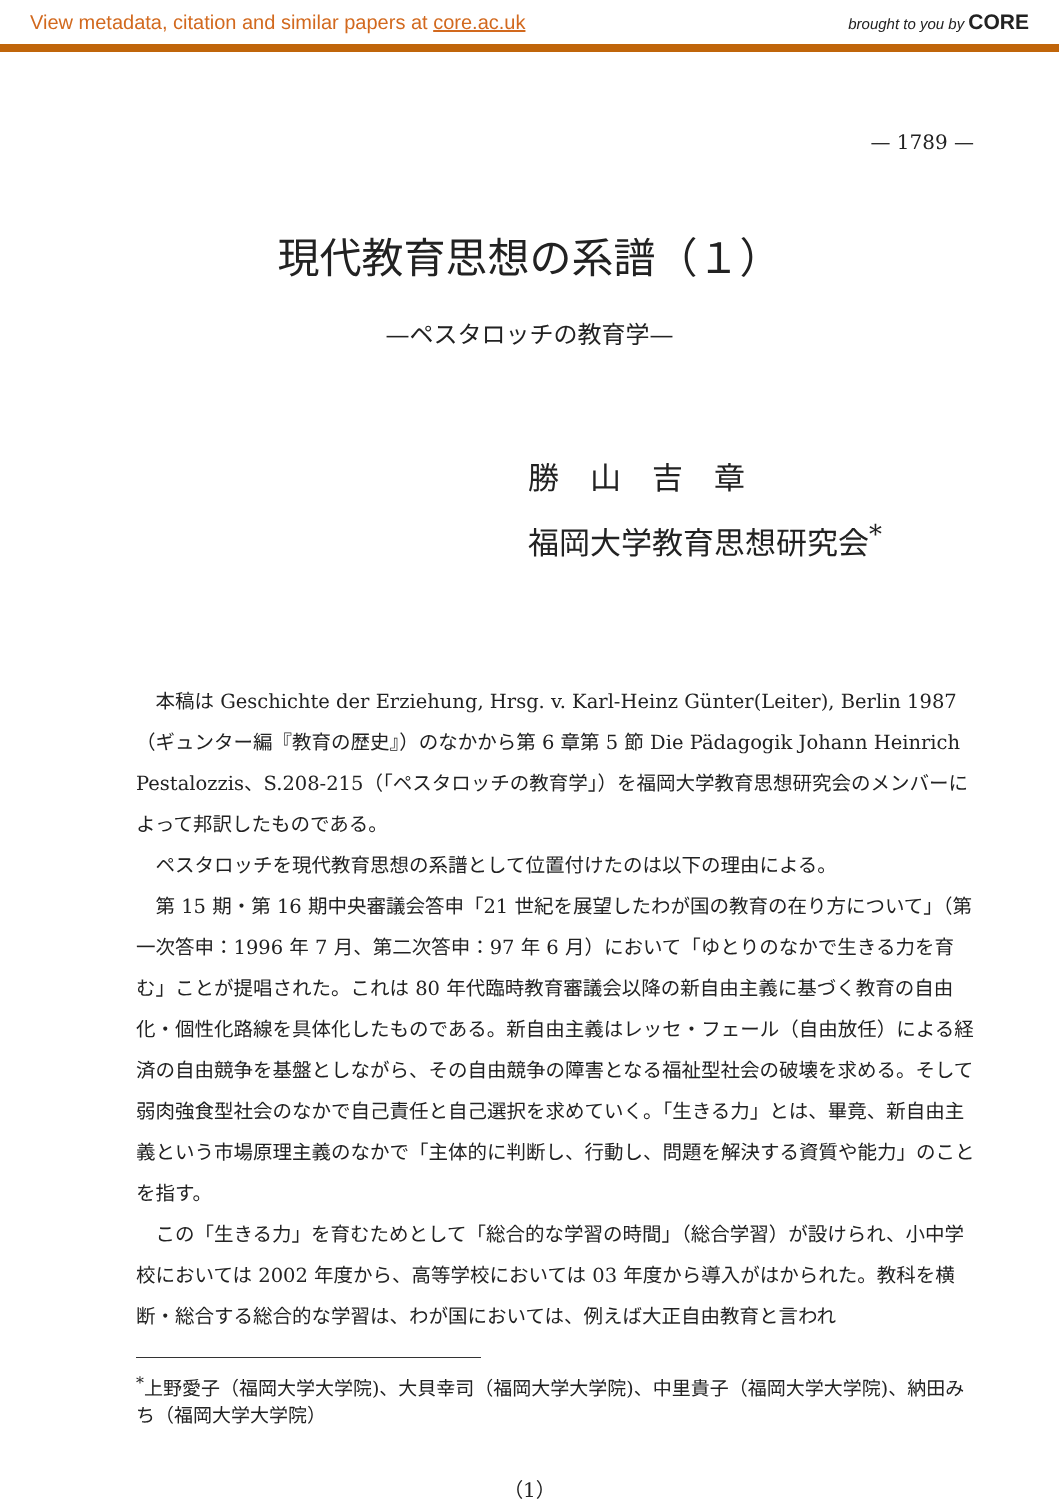View metadata, citation and similar papers at core.ac.uk brought to you by CORE
— 1789 —
現代教育思想の系譜（１）
—ペスタロッチの教育学—
勝　山　吉　章
福岡大学教育思想研究会<sup>*</sup>
本稿は Geschichte der Erziehung, Hrsg. v. Karl-Heinz Günter(Leiter), Berlin 1987（ギュンター編『教育の歴史』）のなかから第 6 章第 5 節 Die Pädagogik Johann Heinrich Pestalozzis、S.208-215（「ペスタロッチの教育学」）を福岡大学教育思想研究会のメンバーによって邦訳したものである。
ペスタロッチを現代教育思想の系譜として位置付けたのは以下の理由による。
第 15 期・第 16 期中央審議会答申「21 世紀を展望したわが国の教育の在り方について」（第一次答申：1996 年 7 月、第二次答申：97 年 6 月）において「ゆとりのなかで生きる力を育む」ことが提唱された。これは 80 年代臨時教育審議会以降の新自由主義に基づく教育の自由化・個性化路線を具体化したものである。新自由主義はレッセ・フェール（自由放任）による経済の自由競争を基盤としながら、その自由競争の障害となる福祉型社会の破壊を求める。そして弱肉強食型社会のなかで自己責任と自己選択を求めていく。「生きる力」とは、畢竟、新自由主義という市場原理主義のなかで「主体的に判断し、行動し、問題を解決する資質や能力」のことを指す。
この「生きる力」を育むためとして「総合的な学習の時間」（総合学習）が設けられ、小中学校においては 2002 年度から、高等学校においては 03 年度から導入がはかられた。教科を横断・総合する総合的な学習は、わが国においては、例えば大正自由教育と言われ
<sup>*</sup> 上野愛子（福岡大学大学院)、大貝幸司（福岡大学大学院)、中里貴子（福岡大学大学院)、納田みち（福岡大学大学院）
（1）